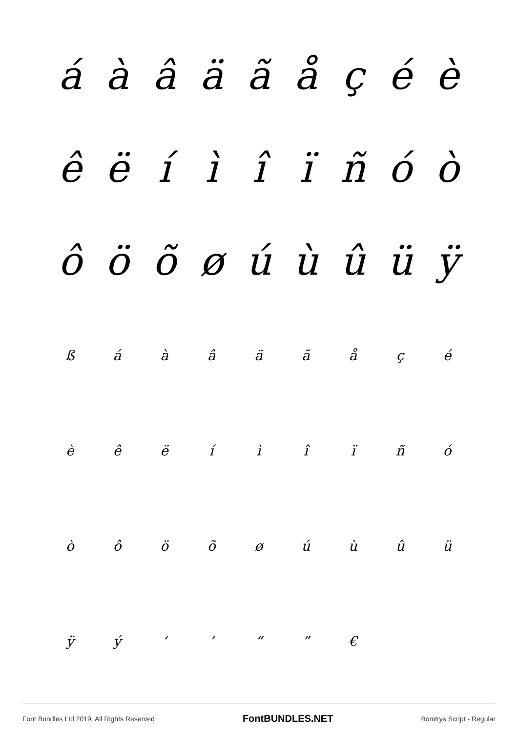áàâäãåçéè
êëíìîïñóò
ôöõøúùûüÿ
ßáàâäãåçé
èêëíìîïñó
òôöõøúùûü
ÿý ‘’ “” €
Font Bundles Ltd 2019. All Rights Reserved FontBUNDLES.NET Bomtrys Script - Regular